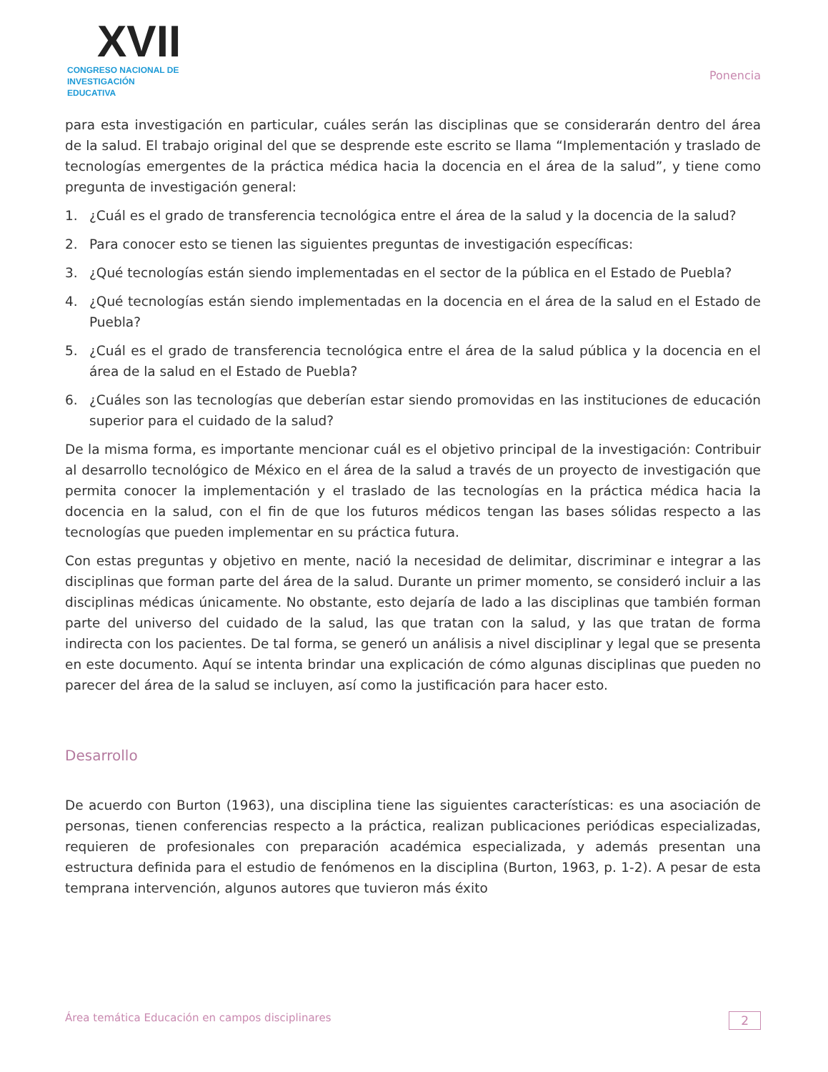XVII
CONGRESO NACIONAL DE
INVESTIGACIÓN EDUCATIVA
Ponencia
para esta investigación en particular, cuáles serán las disciplinas que se considerarán dentro del área de la salud. El trabajo original del que se desprende este escrito se llama “Implementación y traslado de tecnologías emergentes de la práctica médica hacia la docencia en el área de la salud”, y tiene como pregunta de investigación general:
1. ¿Cuál es el grado de transferencia tecnológica entre el área de la salud y la docencia de la salud?
2. Para conocer esto se tienen las siguientes preguntas de investigación específicas:
3. ¿Qué tecnologías están siendo implementadas en el sector de la pública en el Estado de Puebla?
4. ¿Qué tecnologías están siendo implementadas en la docencia en el área de la salud en el Estado de Puebla?
5. ¿Cuál es el grado de transferencia tecnológica entre el área de la salud pública y la docencia en el área de la salud en el Estado de Puebla?
6. ¿Cuáles son las tecnologías que deberían estar siendo promovidas en las instituciones de educación superior para el cuidado de la salud?
De la misma forma, es importante mencionar cuál es el objetivo principal de la investigación: Contribuir al desarrollo tecnológico de México en el área de la salud a través de un proyecto de investigación que permita conocer la implementación y el traslado de las tecnologías en la práctica médica hacia la docencia en la salud, con el fin de que los futuros médicos tengan las bases sólidas respecto a las tecnologías que pueden implementar en su práctica futura.
Con estas preguntas y objetivo en mente, nació la necesidad de delimitar, discriminar e integrar a las disciplinas que forman parte del área de la salud. Durante un primer momento, se consideró incluir a las disciplinas médicas únicamente. No obstante, esto dejaría de lado a las disciplinas que también forman parte del universo del cuidado de la salud, las que tratan con la salud, y las que tratan de forma indirecta con los pacientes. De tal forma, se generó un análisis a nivel disciplinar y legal que se presenta en este documento. Aquí se intenta brindar una explicación de cómo algunas disciplinas que pueden no parecer del área de la salud se incluyen, así como la justificación para hacer esto.
Desarrollo
De acuerdo con Burton (1963), una disciplina tiene las siguientes características: es una asociación de personas, tienen conferencias respecto a la práctica, realizan publicaciones periódicas especializadas, requieren de profesionales con preparación académica especializada, y además presentan una estructura definida para el estudio de fenómenos en la disciplina (Burton, 1963, p. 1-2). A pesar de esta temprana intervención, algunos autores que tuvieron más éxito
Área temática Educación en campos disciplinares 2